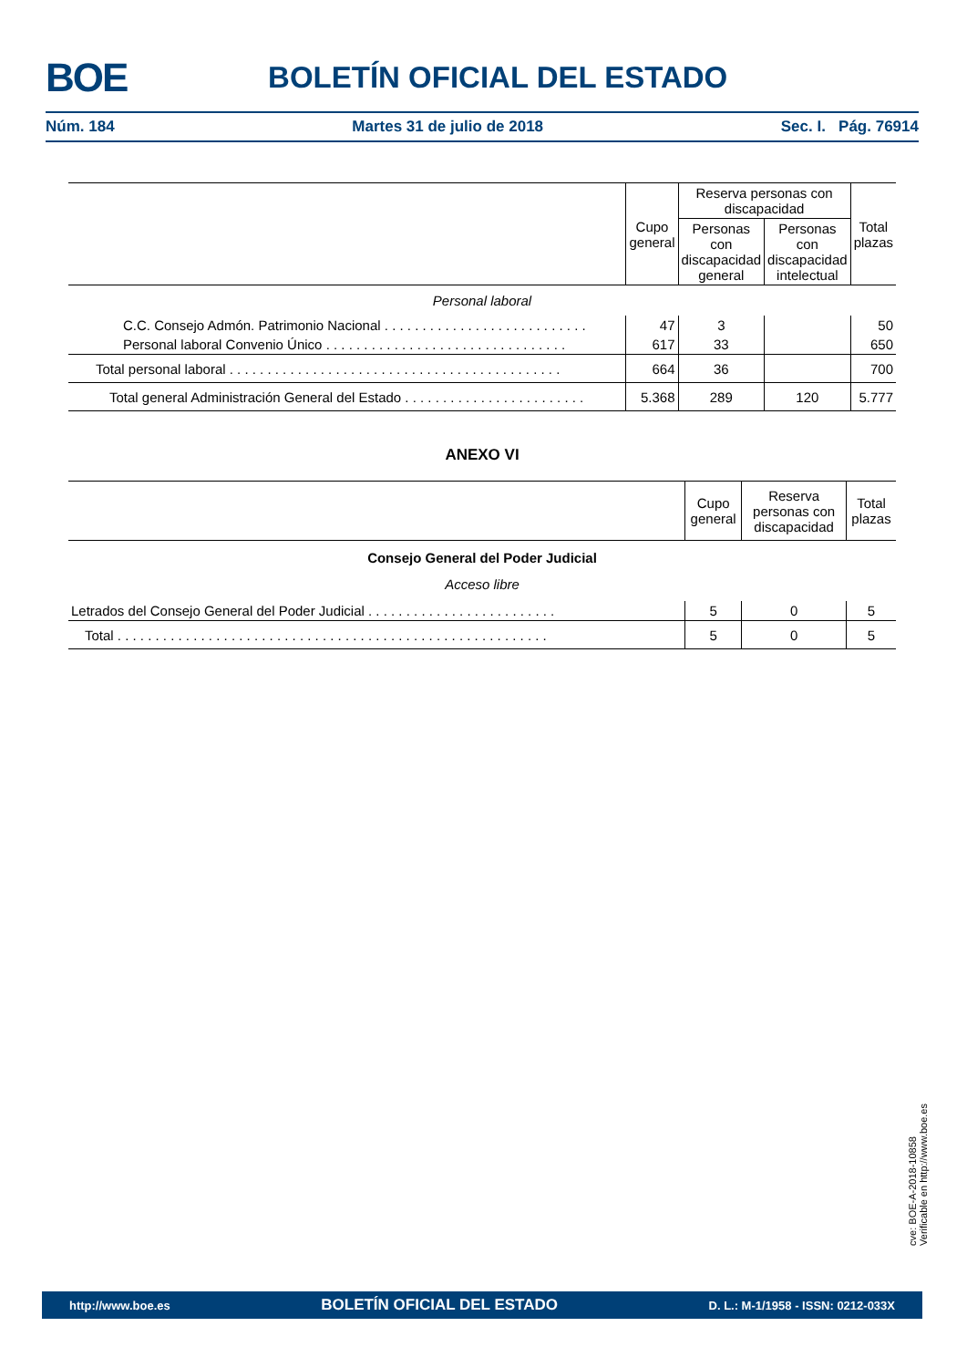BOE BOLETÍN OFICIAL DEL ESTADO
Núm. 184 Martes 31 de julio de 2018 Sec. I. Pág. 76914
| | Cupo general | Reserva personas con discapacidad | | Total plazas |
| | | Personas con discapacidad general | Personas con discapacidad intelectual | |
| Personal laboral | | | | |
| C.C. Consejo Admón. Patrimonio Nacional . . . . . . . . . . . . . . . . . . . . . . . . . . . | 47 | 3 | | 50 |
| Personal laboral Convenio Único . . . . . . . . . . . . . . . . . . . . . . . . . . . . . . . . | 617 | 33 | | 650 |
| Total personal laboral . . . . . . . . . . . . . . . . . . . . . . . . . . . . . . . . . . . . . . . . . . . . | 664 | 36 | | 700 |
| Total general Administración General del Estado . . . . . . . . . . . . . . . . . . . . . . . . | 5.368 | 289 | 120 | 5.777 |
ANEXO VI
| | Cupo general | Reserva personas con discapacidad | Total plazas |
| Consejo General del Poder Judicial | | | |
| Acceso libre | | | |
| Letrados del Consejo General del Poder Judicial . . . . . . . . . . . . . . . . . . . . . . . . . | 5 | 0 | 5 |
| Total . . . . . . . . . . . . . . . . . . . . . . . . . . . . . . . . . . . . . . . . . . . . . . . . . . . . . . . . . | 5 | 0 | 5 |
cve: BOE-A-2018-10858
Verificable en http://www.boe.es
http://www.boe.es BOLETÍN OFICIAL DEL ESTADO D. L.: M-1/1958 - ISSN: 0212-033X